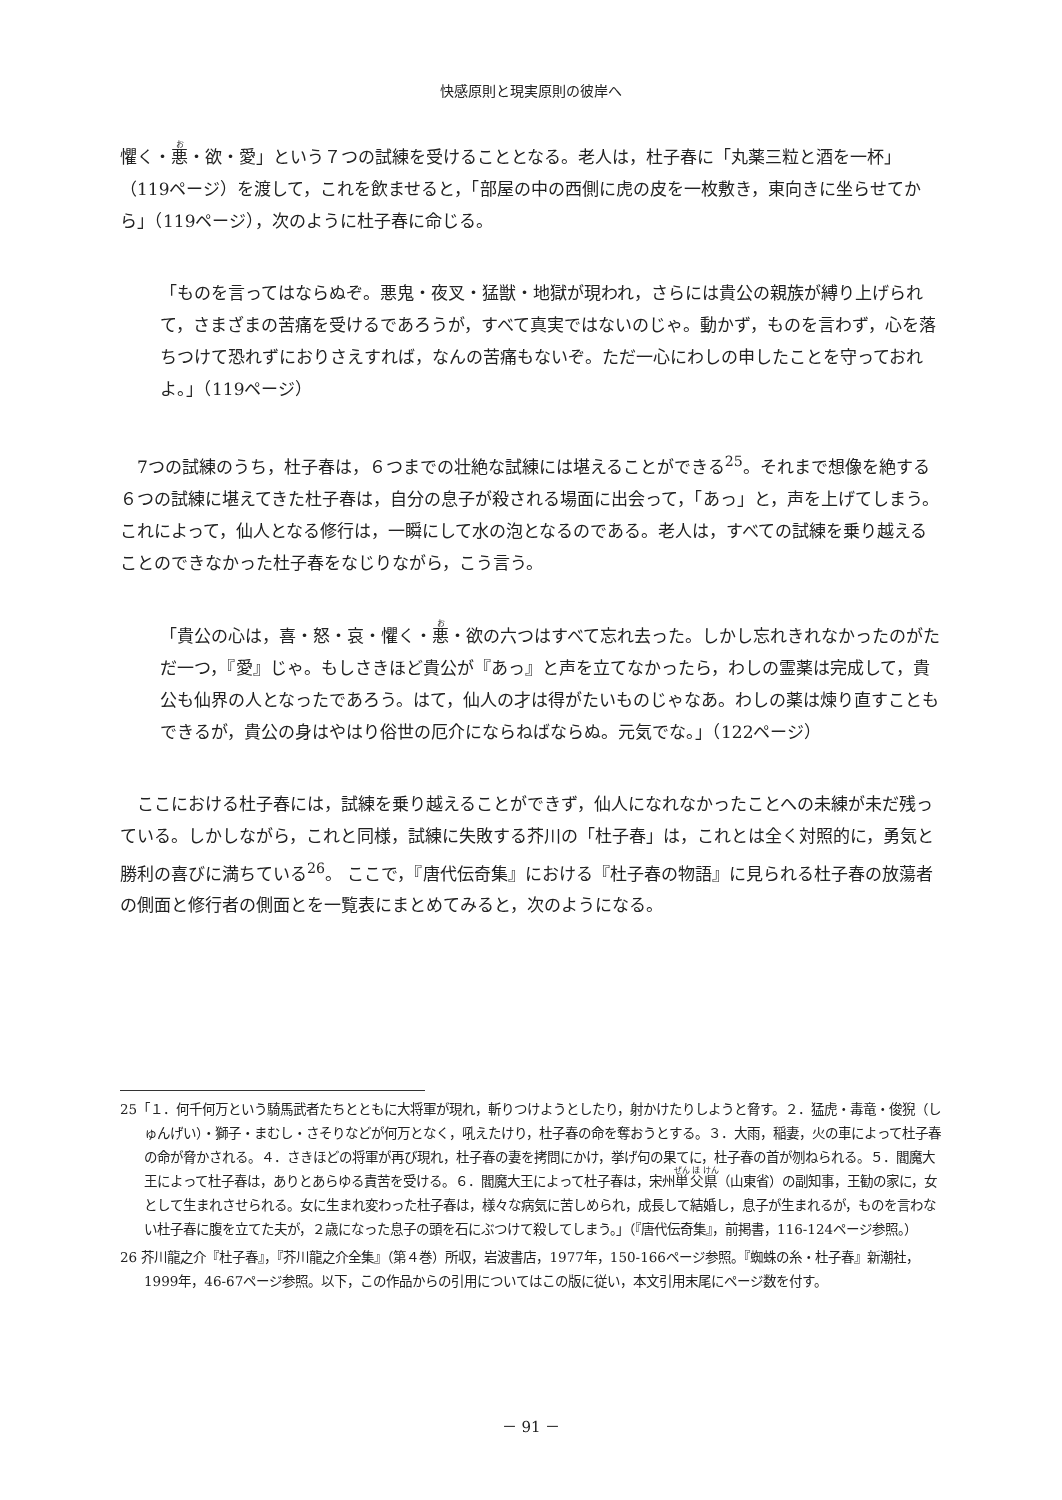快感原則と現実原則の彼岸へ
懼く・悪・欲・愛」という７つの試練を受けることとなる。老人は，杜子春に「丸薬三粒と酒を一杯」（119ページ）を渡して，これを飲ませると，「部屋の中の西側に虎の皮を一枚敷き，東向きに坐らせてから」（119ページ），次のように杜子春に命じる。
「ものを言ってはならぬぞ。悪鬼・夜叉・猛獣・地獄が現われ，さらには貴公の親族が縛り上げられて，さまざまの苦痛を受けるであろうが，すべて真実ではないのじゃ。動かず，ものを言わず，心を落ちつけて恐れずにおりさえすれば，なんの苦痛もないぞ。ただ一心にわしの申したことを守っておれよ。」（119ページ）
　7つの試練のうち，杜子春は，６つまでの壮絶な試練には堪えることができる<sup>25</sup>。それまで想像を絶する６つの試練に堪えてきた杜子春は，自分の息子が殺される場面に出会って，「あっ」と，声を上げてしまう。これによって，仙人となる修行は，一瞬にして水の泡となるのである。老人は，すべての試練を乗り越えることのできなかった杜子春をなじりながら，こう言う。
「貴公の心は，喜・怒・哀・懼く・悪・欲の六つはすべて忘れ去った。しかし忘れきれなかったのがただ一つ，『愛』じゃ。もしさきほど貴公が『あっ』と声を立てなかったら，わしの霊薬は完成して，貴公も仙界の人となったであろう。はて，仙人の才は得がたいものじゃなあ。わしの薬は煉り直すこともできるが，貴公の身はやはり俗世の厄介にならねばならぬ。元気でな。」（122ページ）
　ここにおける杜子春には，試練を乗り越えることができず，仙人になれなかったことへの未練が未だ残っている。しかしながら，これと同様，試練に失敗する芥川の「杜子春」は，これとは全く対照的に，勇気と勝利の喜びに満ちている<sup>26</sup>。 ここで，『唐代伝奇集』における『杜子春の物語』に見られる杜子春の放蕩者の側面と修行者の側面とを一覧表にまとめてみると，次のようになる。
25「１．何千何万という騎馬武者たちとともに大将軍が現れ，斬りつけようとしたり，射かけたりしようと脅す。２．猛虎・毒竜・俊猊（しゅんげい）・獅子・まむし・さそりなどが何万となく，吼えたけり，杜子春の命を奪おうとする。３．大雨，稲妻，火の車によって杜子春の命が脅かされる。４．さきほどの将軍が再び現れ，杜子春の妻を拷問にかけ，挙げ句の果てに，杜子春の首が刎ねられる。５．閻魔大王によって杜子春は，ありとあらゆる責苦を受ける。６．閻魔大王によって杜子春は，宋州単父県（山東省）の副知事，王勧の家に，女として生まれさせられる。女に生まれ変わった杜子春は，様々な病気に苦しめられ，成長して結婚し，息子が生まれるが，ものを言わない杜子春に腹を立てた夫が，２歳になった息子の頭を石にぶつけて殺してしまう。」（『唐代伝奇集』，前掲書，116-124ページ参照。）
26 芥川龍之介『杜子春』，『芥川龍之介全集』（第４巻）所収，岩波書店，1977年，150-166ページ参照。『蜘蛛の糸・杜子春』新潮社，1999年，46-67ページ参照。以下，この作品からの引用についてはこの版に従い，本文引用末尾にページ数を付す。
－ 91 －